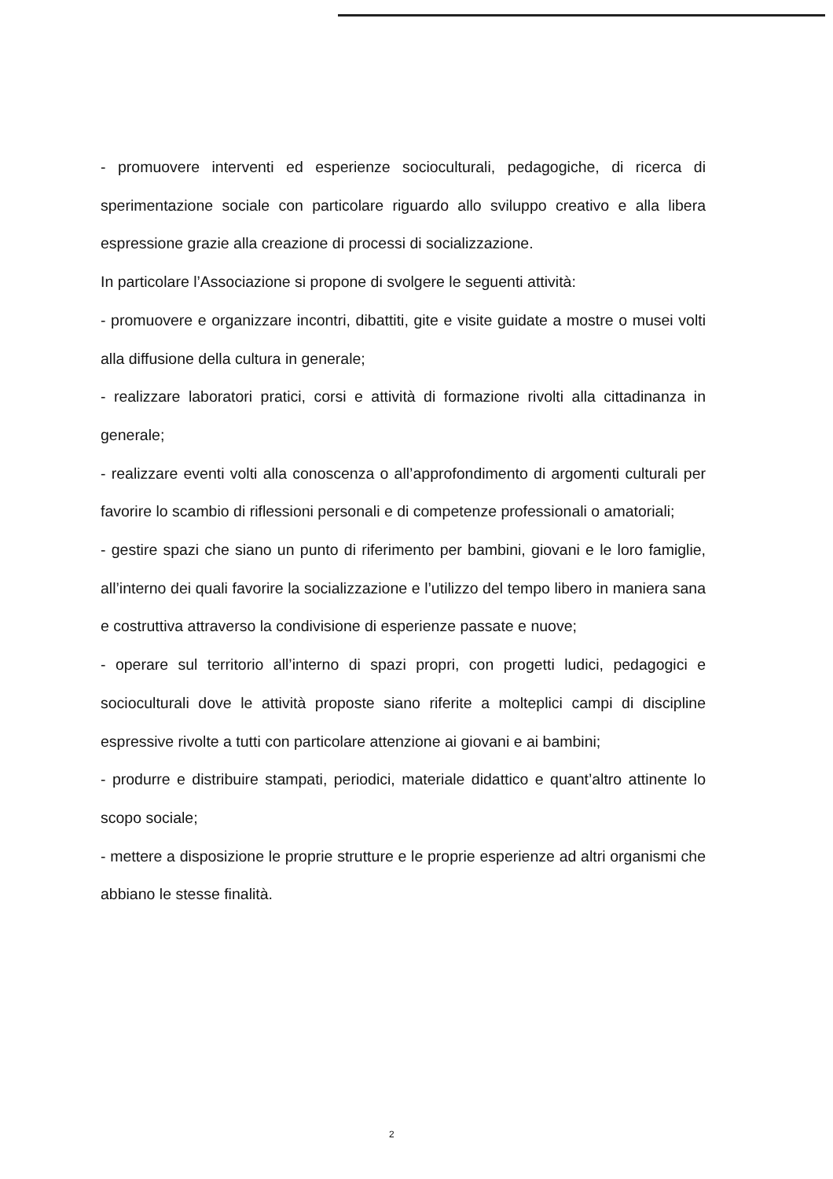- promuovere interventi ed esperienze socioculturali, pedagogiche, di ricerca di sperimentazione sociale con particolare riguardo allo sviluppo creativo e alla libera espressione grazie alla creazione di processi di socializzazione.
In particolare l’Associazione si propone di svolgere le seguenti attività:
- promuovere e organizzare incontri, dibattiti, gite e visite guidate a mostre o musei volti alla diffusione della cultura in generale;
- realizzare laboratori pratici, corsi e attività di formazione rivolti alla cittadinanza in generale;
- realizzare eventi volti alla conoscenza o all’approfondimento di argomenti culturali per favorire lo scambio di riflessioni personali e di competenze professionali o amatoriali;
- gestire spazi che siano un punto di riferimento per bambini, giovani e le loro famiglie, all’interno dei quali favorire la socializzazione e l’utilizzo del tempo libero in maniera sana e costruttiva attraverso la condivisione di esperienze passate e nuove;
- operare sul territorio all’interno di spazi propri, con progetti ludici, pedagogici e socioculturali dove le attività proposte siano riferite a molteplici campi di discipline espressive rivolte a tutti con particolare attenzione ai giovani e ai bambini;
- produrre e distribuire stampati, periodici, materiale didattico e quant’altro attinente lo scopo sociale;
- mettere a disposizione le proprie strutture e le proprie esperienze ad altri organismi che abbiano le stesse finalità.
2